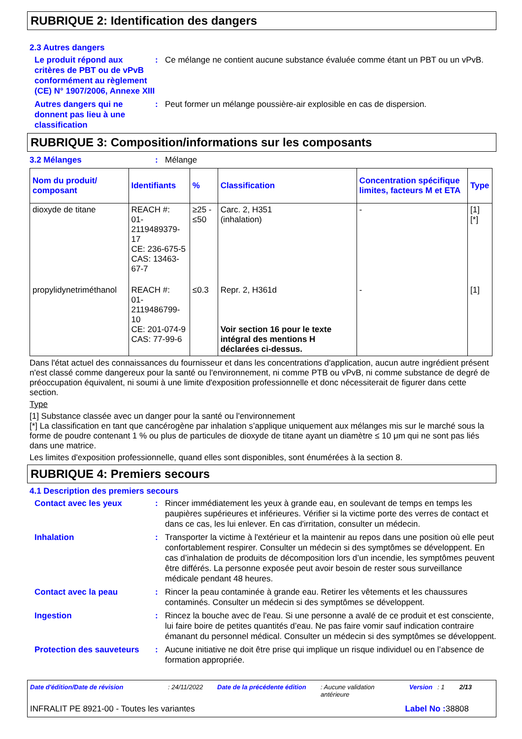RUBRIQUE 2: Identification des dangers
2.3 Autres dangers
Le produit répond aux critères de PBT ou de vPvB conformément au règlement (CE) N° 1907/2006, Annexe XIII
: Ce mélange ne contient aucune substance évaluée comme étant un PBT ou un vPvB.
Autres dangers qui ne donnent pas lieu à une classification
: Peut former un mélange poussière-air explosible en cas de dispersion.
RUBRIQUE 3: Composition/informations sur les composants
3.2 Mélanges : Mélange
| Nom du produit/ composant | Identifiants | % | Classification | Concentration spécifique limites, facteurs M et ETA | Type |
| --- | --- | --- | --- | --- | --- |
| dioxyde de titane | REACH #: 01-2119489379-17 CE: 236-675-5 CAS: 13463-67-7 | ≥25 - ≤50 | Carc. 2, H351 (inhalation) | - | [1] [*] |
| propylidynetriméthanol | REACH #: 01-2119486799-10 CE: 201-074-9 CAS: 77-99-6 | ≤0.3 | Repr. 2, H361d Voir section 16 pour le texte intégral des mentions H déclarées ci-dessus. | - | [1] |
Dans l'état actuel des connaissances du fournisseur et dans les concentrations d'application, aucun autre ingrédient présent n'est classé comme dangereux pour la santé ou l'environnement, ni comme PTB ou vPvB, ni comme substance de degré de préoccupation équivalent, ni soumi à une limite d'exposition professionnelle et donc nécessiterait de figurer dans cette section.
Type
[1] Substance classée avec un danger pour la santé ou l'environnement
[*] La classification en tant que cancérogène par inhalation s’applique uniquement aux mélanges mis sur le marché sous la forme de poudre contenant 1 % ou plus de particules de dioxyde de titane ayant un diamètre ≤ 10 μm qui ne sont pas liés dans une matrice.
Les limites d'exposition professionnelle, quand elles sont disponibles, sont énumérées à la section 8.
RUBRIQUE 4: Premiers secours
4.1 Description des premiers secours
Contact avec les yeux : Rincer immédiatement les yeux à grande eau, en soulevant de temps en temps les paupières supérieures et inférieures. Vérifier si la victime porte des verres de contact et dans ce cas, les lui enlever. En cas d'irritation, consulter un médecin.
Inhalation : Transporter la victime à l'extérieur et la maintenir au repos dans une position où elle peut confortablement respirer. Consulter un médecin si des symptômes se développent. En cas d’inhalation de produits de décomposition lors d’un incendie, les symptômes peuvent être différés. La personne exposée peut avoir besoin de rester sous surveillance médicale pendant 48 heures.
Contact avec la peau : Rincer la peau contaminée à grande eau. Retirer les vêtements et les chaussures contaminés. Consulter un médecin si des symptômes se développent.
Ingestion : Rincez la bouche avec de l'eau. Si une personne a avalé de ce produit et est consciente, lui faire boire de petites quantités d’eau. Ne pas faire vomir sauf indication contraire émanant du personnel médical. Consulter un médecin si des symptômes se développent.
Protection des sauveteurs
: Aucune initiative ne doit être prise qui implique un risque individuel ou en l’absence de formation appropriée.
Date d'édition/Date de révision: 24/11/2022 Date de la précédente édition: Aucune validation antérieure Version: 1 2/13
INFRALIT PE 8921-00 - Toutes les variantes Label No : 38808